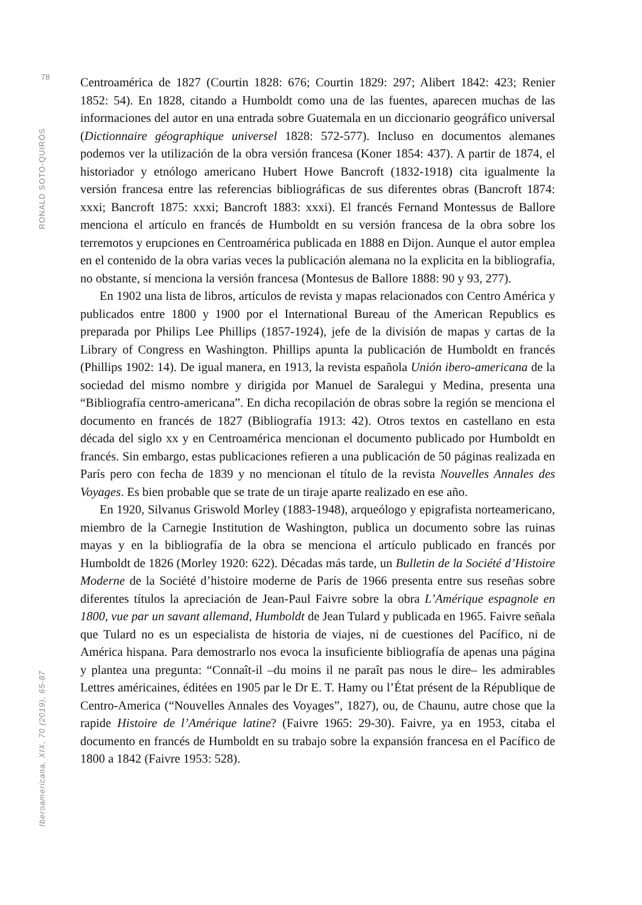78
RONALD SOTO-QUIRÓS
Iberoamericana, XIX, 70 (2019), 65-87
Centroamérica de 1827 (Courtin 1828: 676; Courtin 1829: 297; Alibert 1842: 423; Renier 1852: 54). En 1828, citando a Humboldt como una de las fuentes, aparecen muchas de las informaciones del autor en una entrada sobre Guatemala en un diccionario geográfico universal (Dictionnaire géographique universel 1828: 572-577). Incluso en documentos alemanes podemos ver la utilización de la obra versión francesa (Koner 1854: 437). A partir de 1874, el historiador y etnólogo americano Hubert Howe Bancroft (1832-1918) cita igualmente la versión francesa entre las referencias bibliográficas de sus diferentes obras (Bancroft 1874: xxxi; Bancroft 1875: xxxi; Bancroft 1883: xxxi). El francés Fernand Montessus de Ballore menciona el artículo en francés de Humboldt en su versión francesa de la obra sobre los terremotos y erupciones en Centroamérica publicada en 1888 en Dijon. Aunque el autor emplea en el contenido de la obra varias veces la publicación alemana no la explicita en la bibliografía, no obstante, sí menciona la versión francesa (Montesus de Ballore 1888: 90 y 93, 277).
En 1902 una lista de libros, artículos de revista y mapas relacionados con Centro América y publicados entre 1800 y 1900 por el International Bureau of the American Republics es preparada por Philips Lee Phillips (1857-1924), jefe de la división de mapas y cartas de la Library of Congress en Washington. Phillips apunta la publicación de Humboldt en francés (Phillips 1902: 14). De igual manera, en 1913, la revista española Unión ibero-americana de la sociedad del mismo nombre y dirigida por Manuel de Saralegui y Medina, presenta una “Bibliografía centro-americana”. En dicha recopilación de obras sobre la región se menciona el documento en francés de 1827 (Bibliografía 1913: 42). Otros textos en castellano en esta década del siglo xx y en Centroamérica mencionan el documento publicado por Humboldt en francés. Sin embargo, estas publicaciones refieren a una publicación de 50 páginas realizada en París pero con fecha de 1839 y no mencionan el título de la revista Nouvelles Annales des Voyages. Es bien probable que se trate de un tiraje aparte realizado en ese año.
En 1920, Silvanus Griswold Morley (1883-1948), arqueólogo y epigrafista norteamericano, miembro de la Carnegie Institution de Washington, publica un documento sobre las ruinas mayas y en la bibliografía de la obra se menciona el artículo publicado en francés por Humboldt de 1826 (Morley 1920: 622). Décadas más tarde, un Bulletin de la Société d’Histoire Moderne de la Société d’histoire moderne de París de 1966 presenta entre sus reseñas sobre diferentes títulos la apreciación de Jean-Paul Faivre sobre la obra L’Amérique espagnole en 1800, vue par un savant allemand, Humboldt de Jean Tulard y publicada en 1965. Faivre señala que Tulard no es un especialista de historia de viajes, ni de cuestiones del Pacífico, ni de América hispana. Para demostrarlo nos evoca la insuficiente bibliografía de apenas una página y plantea una pregunta: “Connaît-il –du moins il ne paraît pas nous le dire– les admirables Lettres américaines, éditées en 1905 par le Dr E. T. Hamy ou l’État présent de la République de Centro-America (“Nouvelles Annales des Voyages”, 1827), ou, de Chaunu, autre chose que la rapide Histoire de l’Amérique latine? (Faivre 1965: 29-30). Faivre, ya en 1953, citaba el documento en francés de Humboldt en su trabajo sobre la expansión francesa en el Pacífico de 1800 a 1842 (Faivre 1953: 528).